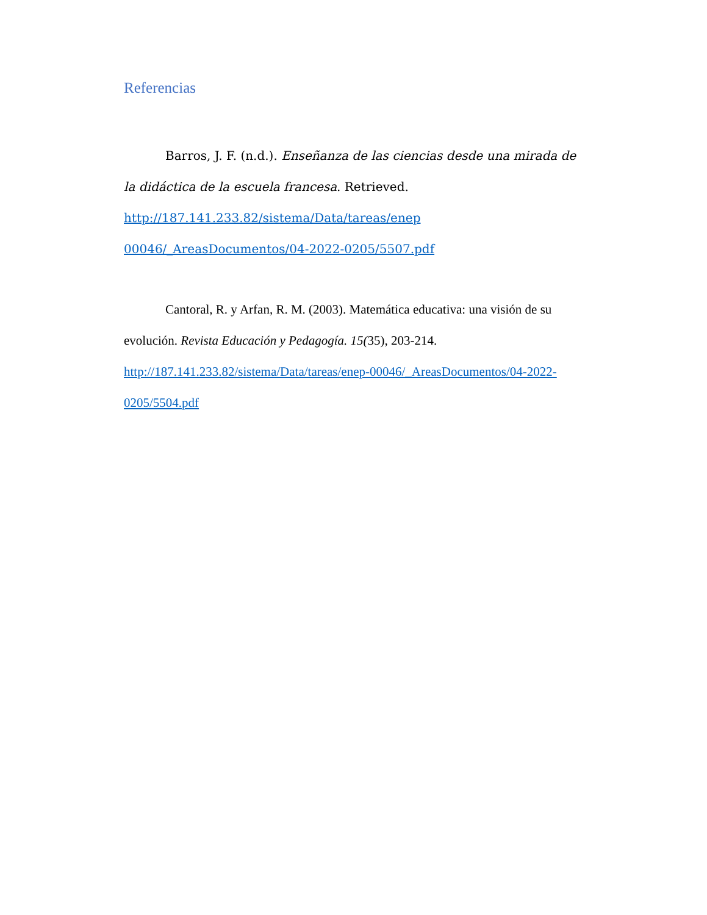Referencias
Barros, J. F. (n.d.). Enseñanza de las ciencias desde una mirada de la didáctica de la escuela francesa. Retrieved.
http://187.141.233.82/sistema/Data/tareas/enep 00046/_AreasDocumentos/04-2022-0205/5507.pdf
Cantoral, R. y Arfan, R. M. (2003). Matemática educativa: una visión de su evolución. Revista Educación y Pedagogía. 15(35), 203-214. http://187.141.233.82/sistema/Data/tareas/enep-00046/_AreasDocumentos/04-2022-0205/5504.pdf